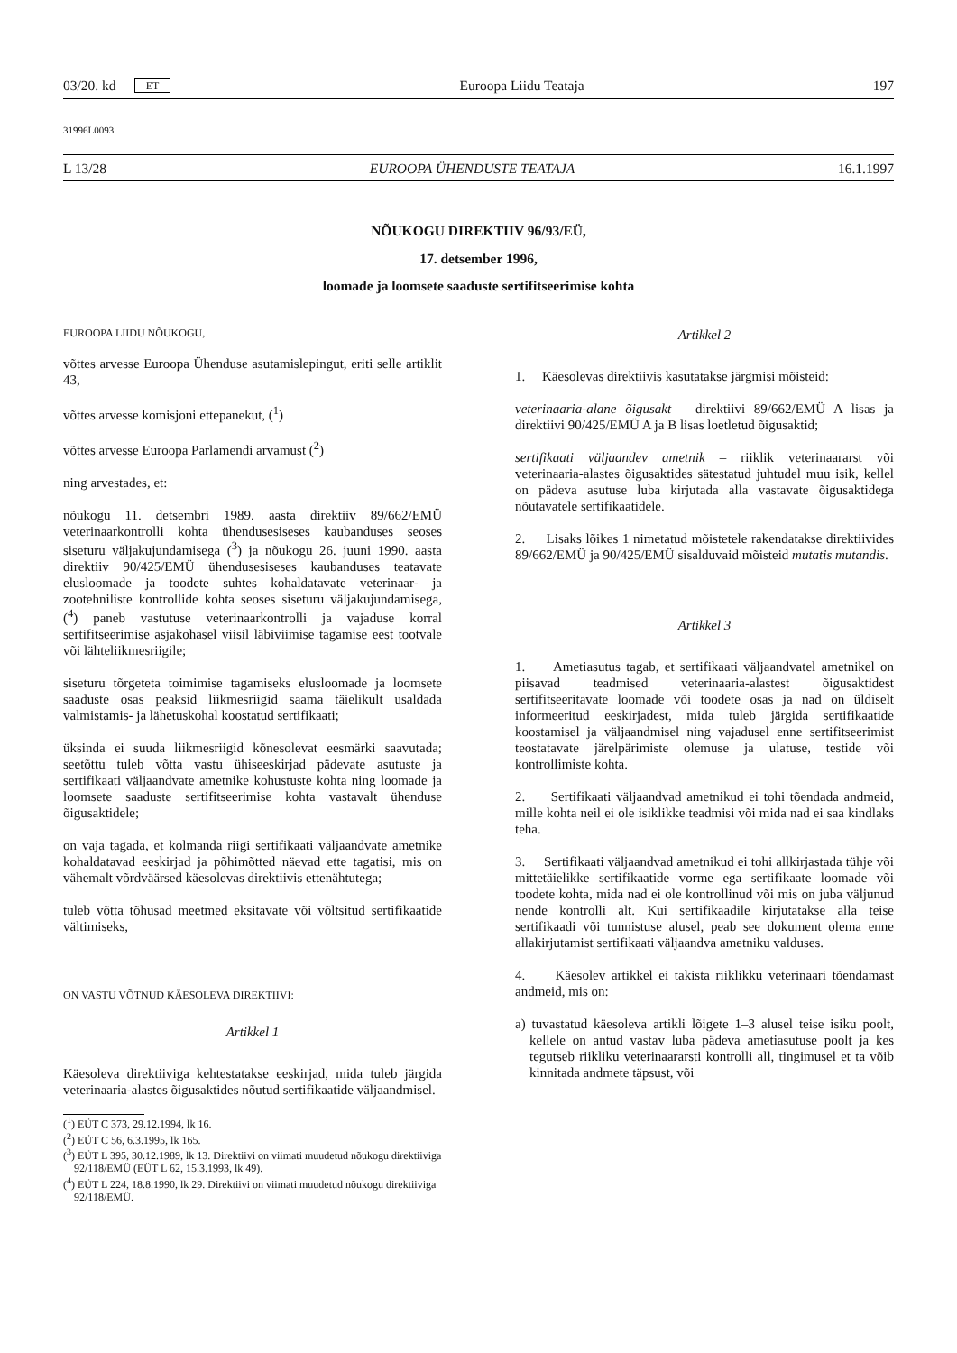03/20. kd ET Euroopa Liidu Teataja 197
31996L0093
L 13/28 EUROOPA ÜHENDUSTE TEATAJA 16.1.1997
NÕUKOGU DIREKTIIV 96/93/EÜ,
17. detsember 1996,
loomade ja loomsete saaduste sertifitseerimise kohta
EUROOPA LIIDU NÕUKOGU,
võttes arvesse Euroopa Ühenduse asutamislepingut, eriti selle artiklit 43,
võttes arvesse komisjoni ettepanekut, (<sup>1</sup>)
võttes arvesse Euroopa Parlamendi arvamust (<sup>2</sup>)
ning arvestades, et:
nõukogu 11. detsembri 1989. aasta direktiiv 89/662/EMÜ veterinaarkontrolli kohta ühendusesiseses kaubanduses seoses siseturu väljakujundamisega (<sup>3</sup>) ja nõukogu 26. juuni 1990. aasta direktiiv 90/425/EMÜ ühendusesiseses kaubanduses teatavate elusloomade ja toodete suhtes kohaldatavate veterinaar- ja zootehniliste kontrollide kohta seoses siseturu väljakujundamisega, (<sup>4</sup>) paneb vastutuse veterinaarkontrolli ja vajaduse korral sertifitseerimise asjakohasel viisil läbiviimise tagamise eest tootvale või lähteliikmesriigile;
siseturu tõrgeteta toimimise tagamiseks elusloomade ja loomsete saaduste osas peaksid liikmesriigid saama täielikult usaldada valmistamis- ja lähetuskohal koostatud sertifikaati;
üksinda ei suuda liikmesriigid kõnesolevat eesmärki saavutada; seetõttu tuleb võtta vastu ühiseeskirjad pädevate asutuste ja sertifikaati väljaandvate ametnike kohustuste kohta ning loomade ja loomsete saaduste sertifitseerimise kohta vastavalt ühenduse õigusaktidele;
on vaja tagada, et kolmanda riigi sertifikaati väljaandvate ametnike kohaldatavad eeskirjad ja põhimõtted näevad ette tagatisi, mis on vähemalt võrdväärsed käesolevas direktiivis ettenähtutega;
tuleb võtta tõhusad meetmed eksitavate või võltsitud sertifikaatide vältimiseks,
ON VASTU VÕTNUD KÄESOLEVA DIREKTIIVI:
Artikkel 1
Käesoleva direktiiviga kehtestatakse eeskirjad, mida tuleb järgida veterinaaria-alastes õigusaktides nõutud sertifikaatide väljaandmisel.
(<sup>1</sup>) EÜT C 373, 29.12.1994, lk 16.
(<sup>2</sup>) EÜT C 56, 6.3.1995, lk 165.
(<sup>3</sup>) EÜT L 395, 30.12.1989, lk 13. Direktiivi on viimati muudetud nõukogu direktiiviga 92/118/EMÜ (EÜT L 62, 15.3.1993, lk 49).
(<sup>4</sup>) EÜT L 224, 18.8.1990, lk 29. Direktiivi on viimati muudetud nõukogu direktiiviga 92/118/EMÜ.
Artikkel 2
1. Käesolevas direktiivis kasutatakse järgmisi mõisteid:
veterinaaria-alane õigusakt – direktiivi 89/662/EMÜ A lisas ja direktiivi 90/425/EMÜ A ja B lisas loetletud õigusaktid;
sertifikaati väljaandev ametnik – riiklik veterinaararst või veterinaaria-alastes õigusaktides sätestatud juhtudel muu isik, kellel on pädeva asutuse luba kirjutada alla vastavate õigusaktidega nõutavatele sertifikaatidele.
2. Lisaks lõikes 1 nimetatud mõistetele rakendatakse direktiivides 89/662/EMÜ ja 90/425/EMÜ sisalduvaid mõisteid mutatis mutandis.
Artikkel 3
1. Ametiasutus tagab, et sertifikaati väljaandvatel ametnikel on piisavad teadmised veterinaaria-alastest õigusaktidest sertifitseeritavate loomade või toodete osas ja nad on üldiselt informeeritud eeskirjadest, mida tuleb järgida sertifikaatide koostamisel ja väljaandmisel ning vajadusel enne sertifitseerimist teostatavate järelpärimiste olemuse ja ulatuse, testide või kontrollimiste kohta.
2. Sertifikaati väljaandvad ametnikud ei tohi tõendada andmeid, mille kohta neil ei ole isiklikke teadmisi või mida nad ei saa kindlaks teha.
3. Sertifikaati väljaandvad ametnikud ei tohi allkirjastada tühje või mittetäielikke sertifikaatide vorme ega sertifikaate loomade või toodete kohta, mida nad ei ole kontrollinud või mis on juba väljunud nende kontrolli alt. Kui sertifikaadile kirjutatakse alla teise sertifikaadi või tunnistuse alusel, peab see dokument olema enne allakirjutamist sertifikaati väljaandva ametniku valduses.
4. Käesolev artikkel ei takista riiklikku veterinaari tõendamast andmeid, mis on:
a) tuvastatud käesoleva artikli lõigete 1–3 alusel teise isiku poolt, kellele on antud vastav luba pädeva ametiasutuse poolt ja kes tegutseb riikliku veterinaararsti kontrolli all, tingimusel et ta võib kinnitada andmete täpsust, või